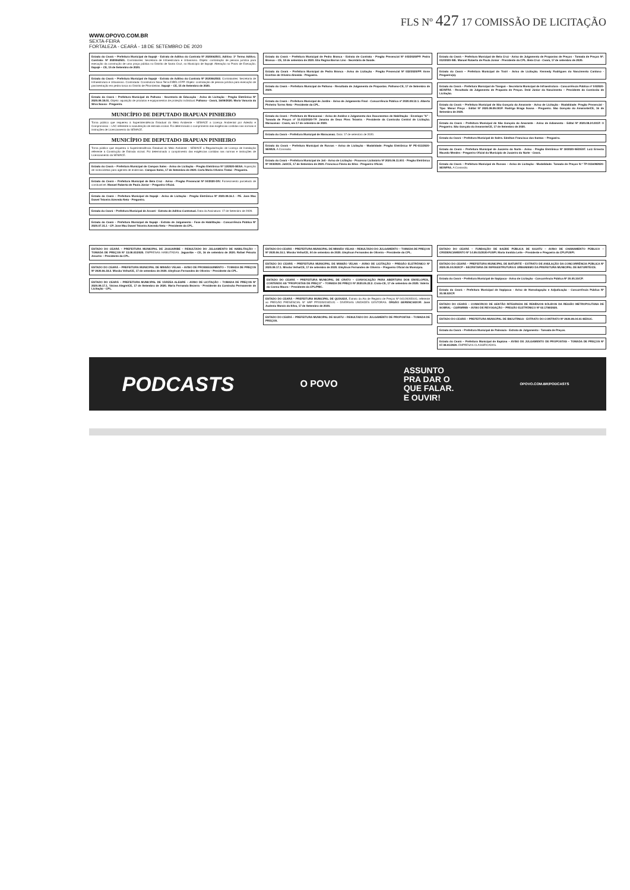FLS Nº 427 17 COMISSÃO DE LICITAÇÃO
WWW.OPOVO.COM.BR
SEXTA-FEIRA
FORTALEZA - CEARÁ - 18 DE SETEMBRO DE 2020
Estado do Ceará – Prefeitura Municipal de Itapajé - Extrato de Aditivo do Contrato Nº 2020062501. Aditivo: 1º Termo Aditivo. Contrato: Nº 2020062501. Contratantes: Secretaria de Infraestrutura e Urbanismo. Objeto: contratação de pessoa jurídica para execução da construção de uma praça pública no Distrito de Santa Cruz, no Município de Itapajé. Alteração no Prazo de Execução. Itapajé – CE, 15 de Setembro de 2020.
Estado do Ceará – Prefeitura Municipal de Itapajé - Extrato de Aditivo do Contrato Nº 2020062502. Contratantes: Secretaria de Infraestrutura e Urbanismo. Contratada: Construtora Nova Terra EIRELI EPP. Objeto: contratação de pessoa jurídica para execução de pavimentação em pedra tosca no Distrito de Pitombeiras. Itapajé – CE, 15 de Setembro de 2020.
Estado do Ceará – Prefeitura Municipal de Palhano - Secretaria de Educação - Aviso de Licitação - Pregão Eletrônico Nº 2020.09.18.01. Objeto: aquisição de produtos e equipamentos de proteção individual. Palhano - Ceará, 16/09/2020. Maria Vanusia da Silva Sousa - Pregoeira.
MUNICÍPIO DE DEPUTADO IRAPUAN PINHEIRO
Torna público que requereu à Superintendência Estadual do Meio Ambiente - SEMACE a Licença Ambiental por Adesão e Compromisso – LAC referente à manutenção de estrada vicinal. Foi determinado o cumprimento das exigências contidas nas normas e instruções de Licenciamento da SEMACE.
MUNICÍPIO DE DEPUTADO IRAPUAN PINHEIRO
Torna público que requereu à Superintendência Estadual do Meio Ambiente - SEMACE a Regularização de Licença de Instalação referente à Construção de Estrada vicinal. Foi determinado o cumprimento das exigências contidas nas normas e instruções de Licenciamento da SEMACE.
Estado do Ceará – Prefeitura Municipal de Campos Sales - Aviso de Licitação - Pregão Eletrônico Nº 12/2020-SESA. Aquisição de motocicletas para agentes de endemias. Campos Sales, 17 de Setembro de 2020. Carla Maria Oliveira Timbó - Pregoeira.
Estado do Ceará – Prefeitura Municipal de Bela Cruz - Aviso - Pregão Presencial Nº 04/2020-DIV. Fornecimento parcelado de combustível. Manoel Roberto de Paula Júnior – Pregoeiro Oficial.
Estado do Ceará – Prefeitura Municipal de Itapajé - Aviso de Licitação - Pregão Eletrônico Nº 2020.09.16.1 - PE. Jose Mac Dowel Teixeira Azevedo Neto - Pregoeiro.
Estado do Ceará – Prefeitura Municipal de Assaré - Extrato de Aditivo Contratual. Data da Assinatura: 17 de Setembro de 2020.
Estado do Ceará – Prefeitura Municipal de Itapajé - Extrato de Julgamento - Fase de Habilitação - Concorrência Pública Nº 2020.07.31.1 - CP. Jose Mac Dowel Teixeira Azevedo Neto – Presidente da CPL.
Estado do Ceará – Prefeitura Municipal de Pedra Branca - Extrato de Contrato - Pregão Presencial Nº 043/2020/PP. Pedra Branca – CE, 18 de setembro de 2020. Elia Regina Barros Lins - Secretária de Saúde.
Estado do Ceará – Prefeitura Municipal de Pedra Branca - Aviso de Licitação - Pregão Presencial Nº 032/2020/PP. Anne Everline de Oliveira Almeida - Pregoeira.
Estado do Ceará – Prefeitura Municipal de Palhano - Resultado de Julgamento de Propostas. Palhano-CE, 17 de Setembro de 2020.
Estado do Ceará – Prefeitura Municipal de Jardim - Aviso de Julgamento Final - Concorrência Pública nº 2020.08.12.1. Alberto Pinheiro Torres Neto - Presidente da CPL.
Estado do Ceará – Prefeitura de Maracanaú – Aviso de Análise e Julgamento dos Documentos de Habilitação - Envelope "A" - Tomada de Preços nº 10.012/2020-TP. Janaína de Deus Pires Teixeira - Presidente da Comissão Central de Licitação. Maracanaú - Ceará, em 17 de setembro de 2020.
Estado do Ceará – Prefeitura Municipal de Maracanaú. Data: 17 de setembro de 2020.
Estado do Ceará – Prefeitura Municipal de Russas – Aviso de Licitação - Modalidade: Pregão Eletrônico Nº PE-011/2020-SEMUS. A Comissão.
Estado do Ceará – Prefeitura Municipal de Jati - Aviso de Licitação - Processo Licitatório Nº 2020.09.11.001 - Pregão Eletrônico Nº 003/2020. Jati/CE, 17 de Setembro de 2020. Francisco Flávio da Silva - Pregoeiro Oficial.
Estado do Ceará – Prefeitura Municipal de Bela Cruz - Aviso de Julgamento de Propostas de Preços - Tomada de Preços Nº. 012/2020-SIE. Manoel Roberto de Paula Júnior - Presidente da CPL. Bela Cruz - Ceará, 17 de setembro de 2020.
Estado do Ceará – Prefeitura Municipal de Trairi - Aviso de Licitação. Kennedy Rodrigues do Nascimento Cardoso - Pregoeiro(a).
Estado do Ceará – Prefeitura Municipal de Tianguá – Secretaria Municipal de Infraestrutura - Concorrência Pública nº 04/2020-SEINFRA - Resultado de Julgamento de Proposta de Preços. Deid Júnior do Nascimento – Presidente da Comissão de Licitação.
Estado do Ceará – Prefeitura Municipal de São Gonçalo do Amarante - Aviso de Licitação - Modalidade: Pregão Presencial - Tipo: Menor Preço - Edital Nº 2020.09.09.001P. Rodrigo Braga Sousa - Pregoeiro. São Gonçalo do Amarante/CE, 16 de Setembro de 2020.
Estado do Ceará – Prefeitura Municipal de São Gonçalo do Amarante - Aviso de Adiamento - Edital Nº 2020.08.24.001P. O Pregoeiro. São Gonçalo do Amarante/CE, 17 de Setembro de 2020.
Estado do Ceará – Prefeitura Municipal de Saitre. Edeilton Francisco dos Santos – Pregoeiro.
Estado do Ceará – Prefeitura Municipal de Juazeiro do Norte - Aviso - Pregão Eletrônico Nº 18/2020-SEDEST. Luiz Ernesto Macedo Mendes - Pregoeiro Oficial do Município de Juazeiro do Norte - Ceará.
Estado do Ceará – Prefeitura Municipal de Russas – Aviso de Licitação - Modalidade: Tomada de Preços N.º TP-0116092020-SEINFRA. A Comissão.
ESTADO DO CEARÁ – PREFEITURA MUNICIPAL DE JAGUARIBE – RESULTADO DO JULGAMENTO DE HABILITAÇÃO – TOMADA DE PREÇOS Nº 13.08.01/2020. EMPRESAS HABILITADAS. Jaguaribe – CE, 16 de setembro de 2020. Rafael Peixoto Amorim – Presidente da CPL.
ESTADO DO CEARÁ – PREFEITURA MUNICIPAL DE MISSÃO VELHA – AVISO DE PROSSEGUIMENTO – TOMADA DE PREÇOS Nº 2020.06.18.2. Missão Velha/CE, 17 de setembro de 2020. Gleylison Fernandes de Oliveira – Presidente da CPL.
ESTADO DO CEARÁ – PREFEITURA MUNICIPAL DE VÁRZEA ALEGRE – AVISO DE LICITAÇÃO – TOMADA DE PREÇOS Nº 2020.09.17.1. Várzea Alegre/CE, 17 de Setembro de 2020. Maria Fernanda Bezerra - Presidente da Comissão Permanente de Licitação - CPL.
ESTADO DO CEARÁ – PREFEITURA MUNICIPAL DE MISSÃO VELHA – RESULTADO DO JULGAMENTO – TOMADA DE PREÇOS Nº 2020.06.10.1. Missão Velha/CE, 04 de setembro de 2020. Gleylison Fernandes de Oliveira – Presidente da CPL.
ESTADO DO CEARÁ – PREFEITURA MUNICIPAL DE MISSÃO VELHA – AVISO DE LICITAÇÃO – PREGÃO ELETRÔNICO Nº 2020.09.17.1. Missão Velha/CE, 17 de setembro de 2020. Gleylison Fernandes de Oliveira – Pregoeiro Oficial do Município.
ESTADO DO CEARÁ – PREFEITURA MUNICIPAL DE CRATO – CONVOCAÇÃO PARA ABERTURA DOS ENVELOPES, CONTENDO AS "PROPOSTAS DE PREÇO" – TOMADA DE PREÇO Nº 2020.05.22.2. Crato-CE, 17 de setembro de 2020. Valéria do Carmo Moura – Presidente da CPL/PMC.
ESTADO DO CEARÁ – PREFEITURA MUNICIPAL DE QUIXADÁ. Extrato da Ata de Registro de Preços Nº 041/2020DUG, referente ao PREGÃO PRESENCIAL Nº SRP PP2020/034DUG – DIVERSAS UNIDADES GESTORAS. ÓRGÃO GERENCIADOR: José Audenio Morais da Silva, 17 de Setembro de 2020.
ESTADO DO CEARÁ – PREFEITURA MUNICIPAL DE IGUATU – RESULTADO DO JULGAMENTO DE PROPOSTAS – TOMADA DE PREÇOS.
ESTADO DO CEARÁ – FUNDAÇÃO DE SAÚDE PÚBLICA DE IGUATU – AVISO DE CHAMAMENTO PÚBLICO – CREDENCIAMENTO Nº 14.09.01/2020-FUSPI. Maria Iranilda Leite – Presidente e Pregoeira da CPL/FUSPI.
ESTADO DO CEARÁ – PREFEITURA MUNICIPAL DE BATURITÉ – EXTRATO DE ANULAÇÃO DA CONCORRÊNCIA PÚBLICA Nº 2020.05.04.002/CP – SECRETARIA DE INFRAESTRUTURA E URBANISMO DA PREFEITURA MUNICIPAL DE BATURITÉ/CE.
Estado do Ceará – Prefeitura Municipal de Itapipoca - Aviso de Licitação - Concorrência Pública Nº 20.05.10/CP.
Estado do Ceará – Prefeitura Municipal de Itapipoca - Aviso de Homologação e Adjudicação - Concorrência Pública Nº 20.08.02/CP.
ESTADO DO CEARÁ – CONSÓRCIO DE GESTÃO INTEGRADA DE RESÍDUOS SÓLIDOS DA REGIÃO METROPOLITANA DE SOBRAL - CGIRSRMS – AVISO DE REVOGAÇÃO – PREGÃO ELETRÔNICO Nº 02.1708/2020.
ESTADO DO CEARÁ – PREFEITURA MUNICIPAL DE IBICUITINGA - EXTRATO DO CONTRATO Nº 2020.09.04.01-SEDUC.
Estado do Ceará – Prefeitura Municipal de Palmácia - Extrato de Julgamento - Tomada de Preços.
Estado do Ceará – Prefeitura Municipal de Itapiúna – AVISO DE JULGAMENTO DE PROPOSTAS – TOMADA DE PREÇOS Nº 07.08.01/2020. EMPRESAS CLASSIFICADAS.
PODCASTS O POVO ASSUNTO
PRA DAR O
QUE FALAR.
E OUVIR! OPOVO.COM.BR/PODCASTS